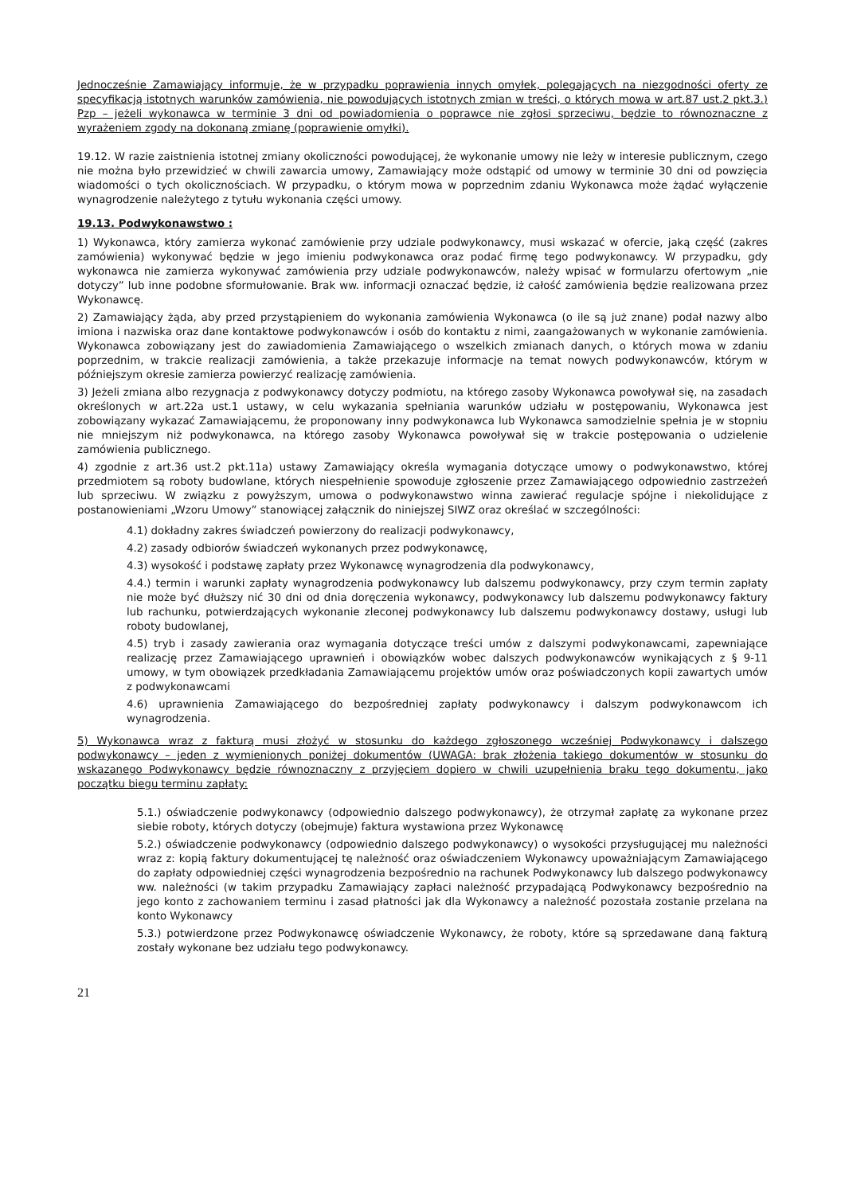Jednocześnie Zamawiający informuje, że w przypadku poprawienia innych omyłek, polegających na niezgodności oferty ze specyfikacją istotnych warunków zamówienia, nie powodujących istotnych zmian w treści, o których mowa w art.87 ust.2 pkt.3.) Pzp – jeżeli wykonawca w terminie 3 dni od powiadomienia o poprawce nie zgłosi sprzeciwu, będzie to równoznaczne z wyrażeniem zgody na dokonaną zmianę (poprawienie omyłki).
19.12. W razie zaistnienia istotnej zmiany okoliczności powodującej, że wykonanie umowy nie leży w interesie publicznym, czego nie można było przewidzieć w chwili zawarcia umowy, Zamawiający może odstąpić od umowy w terminie 30 dni od powzięcia wiadomości o tych okolicznościach. W przypadku, o którym mowa w poprzednim zdaniu Wykonawca może żądać wyłączenie wynagrodzenie należytego z tytułu wykonania części umowy.
19.13. Podwykonawstwo :
1) Wykonawca, który zamierza wykonać zamówienie przy udziale podwykonawcy, musi wskazać w ofercie, jaką część (zakres zamówienia) wykonywać będzie w jego imieniu podwykonawca oraz podać firmę tego podwykonawcy. W przypadku, gdy wykonawca nie zamierza wykonywać zamówienia przy udziale podwykonawców, należy wpisać w formularzu ofertowym „nie dotyczy” lub inne podobne sformułowanie. Brak ww. informacji oznaczać będzie, iż całość zamówienia będzie realizowana przez Wykonawcę.
2) Zamawiający żąda, aby przed przystąpieniem do wykonania zamówienia Wykonawca (o ile są już znane) podał nazwy albo imiona i nazwiska oraz dane kontaktowe podwykonawców i osób do kontaktu z nimi, zaangażowanych w wykonanie zamówienia. Wykonawca zobowiązany jest do zawiadomienia Zamawiającego o wszelkich zmianach danych, o których mowa w zdaniu poprzednim, w trakcie realizacji zamówienia, a także przekazuje informacje na temat nowych podwykonawców, którym w późniejszym okresie zamierza powierzyć realizację zamówienia.
3) Jeżeli zmiana albo rezygnacja z podwykonawcy dotyczy podmiotu, na którego zasoby Wykonawca powoływał się, na zasadach określonych w art.22a ust.1 ustawy, w celu wykazania spełniania warunków udziału w postępowaniu, Wykonawca jest zobowiązany wykazać Zamawiającemu, że proponowany inny podwykonawca lub Wykonawca samodzielnie spełnia je w stopniu nie mniejszym niż podwykonawca, na którego zasoby Wykonawca powoływał się w trakcie postępowania o udzielenie zamówienia publicznego.
4) zgodnie z art.36 ust.2 pkt.11a) ustawy Zamawiający określa wymagania dotyczące umowy o podwykonawstwo, której przedmiotem są roboty budowlane, których niespełnienie spowoduje zgłoszenie przez Zamawiającego odpowiednio zastrzeżeń lub sprzeciwu. W związku z powyższym, umowa o podwykonawstwo winna zawierać regulacje spójne i niekolidujące z postanowieniami „Wzoru Umowy” stanowiącej załącznik do niniejszej SIWZ oraz określać w szczególności:
4.1) dokładny zakres świadczeń powierzony do realizacji podwykonawcy,
4.2) zasady odbiorów świadczeń wykonanych przez podwykonawcę,
4.3) wysokość i podstawę zapłaty przez Wykonawcę wynagrodzenia dla podwykonawcy,
4.4.) termin i warunki zapłaty wynagrodzenia podwykonawcy lub dalszemu podwykonawcy, przy czym termin zapłaty nie może być dłuższy nić 30 dni od dnia doręczenia wykonawcy, podwykonawcy lub dalszemu podwykonawcy faktury lub rachunku, potwierdzających wykonanie zleconej podwykonawcy lub dalszemu podwykonawcy dostawy, usługi lub roboty budowlanej,
4.5) tryb i zasady zawierania oraz wymagania dotyczące treści umów z dalszymi podwykonawcami, zapewniające realizację przez Zamawiającego uprawnień i obowiązków wobec dalszych podwykonawców wynikających z § 9-11 umowy, w tym obowiązek przedkładania Zamawiającemu projektów umów oraz poświadczonych kopii zawartych umów z podwykonawcami
4.6) uprawnienia Zamawiającego do bezpośredniej zapłaty podwykonawcy i dalszym podwykonawcom ich wynagrodzenia.
5) Wykonawca wraz z fakturą musi złożyć w stosunku do każdego zgłoszonego wcześniej Podwykonawcy i dalszego podwykonawcy – jeden z wymienionych poniżej dokumentów (UWAGA: brak złożenia takiego dokumentów w stosunku do wskazanego Podwykonawcy będzie równoznaczny z przyjęciem dopiero w chwili uzupełnienia braku tego dokumentu, jako początku biegu terminu zapłaty:
5.1.) oświadczenie podwykonawcy (odpowiednio dalszego podwykonawcy), że otrzymał zapłatę za wykonane przez siebie roboty, których dotyczy (obejmuje) faktura wystawiona przez Wykonawcę
5.2.) oświadczenie podwykonawcy (odpowiednio dalszego podwykonawcy) o wysokości przysługującej mu należności wraz z: kopią faktury dokumentującej tę należność oraz oświadczeniem Wykonawcy upoważniającym Zamawiającego do zapłaty odpowiedniej części wynagrodzenia bezpośrednio na rachunek Podwykonawcy lub dalszego podwykonawcy ww. należności (w takim przypadku Zamawiający zapłaci należność przypadającą Podwykonawcy bezpośrednio na jego konto z zachowaniem terminu i zasad płatności jak dla Wykonawcy a należność pozostała zostanie przelana na konto Wykonawcy
5.3.) potwierdzone przez Podwykonawcę oświadczenie Wykonawcy, że roboty, które są sprzedawane daną fakturą zostały wykonane bez udziału tego podwykonawcy.
21